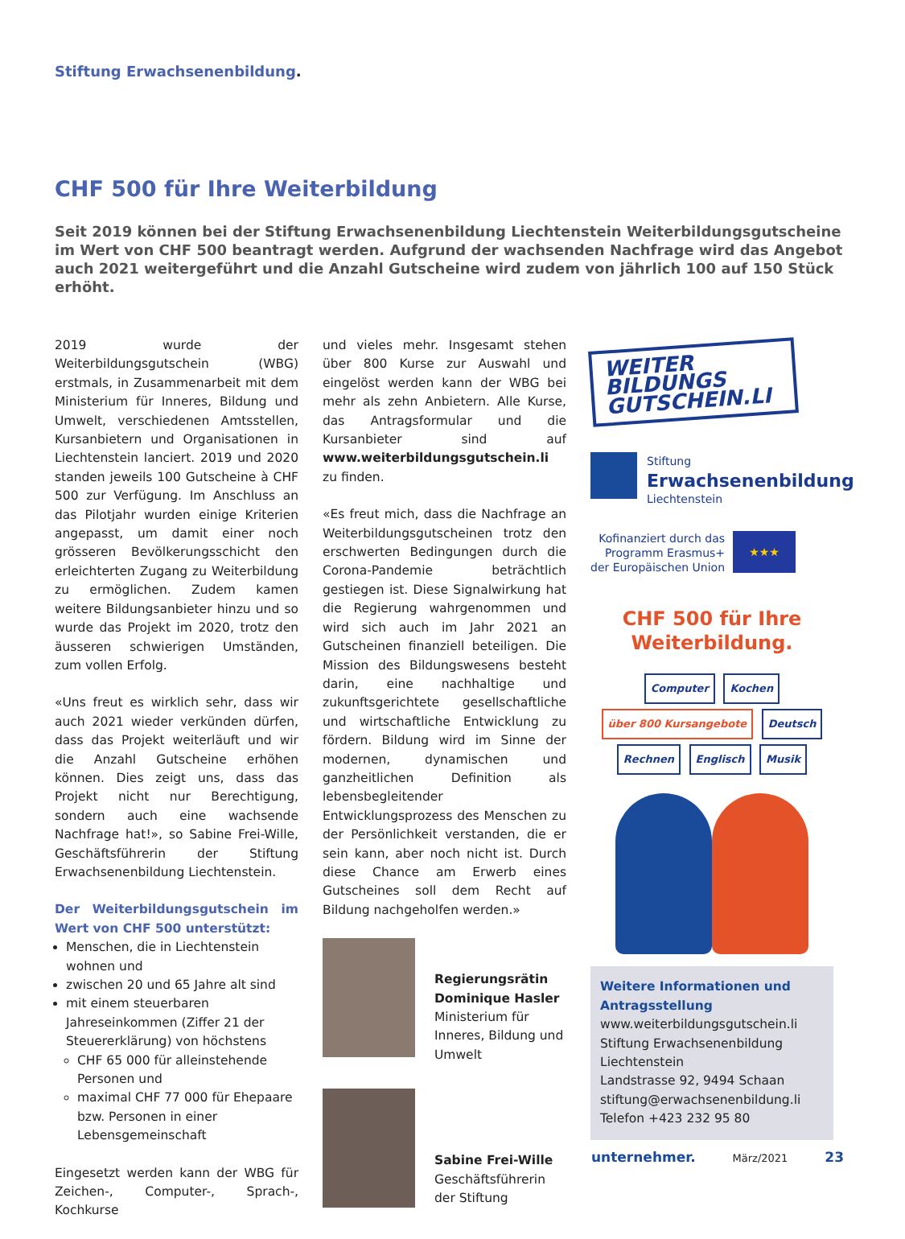Stiftung Erwachsenenbildung.
CHF 500 für Ihre Weiterbildung
Seit 2019 können bei der Stiftung Erwachsenenbildung Liechtenstein Weiterbildungsgutscheine im Wert von CHF 500 beantragt werden. Aufgrund der wachsenden Nachfrage wird das Angebot auch 2021 weitergeführt und die Anzahl Gutscheine wird zudem von jährlich 100 auf 150 Stück erhöht.
2019 wurde der Weiterbildungsgutschein (WBG) erstmals, in Zusammenarbeit mit dem Ministerium für Inneres, Bildung und Umwelt, verschiedenen Amtsstellen, Kursanbietern und Organisationen in Liechtenstein lanciert. 2019 und 2020 standen jeweils 100 Gutscheine à CHF 500 zur Verfügung. Im Anschluss an das Pilotjahr wurden einige Kriterien angepasst, um damit einer noch grösseren Bevölkerungsschicht den erleichterten Zugang zu Weiterbildung zu ermöglichen. Zudem kamen weitere Bildungsanbieter hinzu und so wurde das Projekt im 2020, trotz den äusseren schwierigen Umständen, zum vollen Erfolg.
«Uns freut es wirklich sehr, dass wir auch 2021 wieder verkünden dürfen, dass das Projekt weiterläuft und wir die Anzahl Gutscheine erhöhen können. Dies zeigt uns, dass das Projekt nicht nur Berechtigung, sondern auch eine wachsende Nachfrage hat!», so Sabine Frei-Wille, Geschäftsführerin der Stiftung Erwachsenenbildung Liechtenstein.
Der Weiterbildungsgutschein im Wert von CHF 500 unterstützt:
Menschen, die in Liechtenstein wohnen und
zwischen 20 und 65 Jahre alt sind
mit einem steuerbaren Jahreseinkommen (Ziffer 21 der Steuererklärung) von höchstens
CHF 65 000 für alleinstehende Personen und
maximal CHF 77 000 für Ehepaare bzw. Personen in einer Lebensgemeinschaft
Eingesetzt werden kann der WBG für Zeichen-, Computer-, Sprach-, Kochkurse
und vieles mehr. Insgesamt stehen über 800 Kurse zur Auswahl und eingelöst werden kann der WBG bei mehr als zehn Anbietern. Alle Kurse, das Antragsformular und die Kursanbieter sind auf www.weiterbildungsgutschein.li zu finden.
«Es freut mich, dass die Nachfrage an Weiterbildungsgutscheinen trotz den erschwerten Bedingungen durch die Corona-Pandemie beträchtlich gestiegen ist. Diese Signalwirkung hat die Regierung wahrgenommen und wird sich auch im Jahr 2021 an Gutscheinen finanziell beteiligen. Die Mission des Bildungswesens besteht darin, eine nachhaltige und zukunftsgerichtete gesellschaftliche und wirtschaftliche Entwicklung zu fördern. Bildung wird im Sinne der modernen, dynamischen und ganzheitlichen Definition als lebensbegleitender Entwicklungsprozess des Menschen zu der Persönlichkeit verstanden, die er sein kann, aber noch nicht ist. Durch diese Chance am Erwerb eines Gutscheines soll dem Recht auf Bildung nachgeholfen werden.»
Regierungsrätin Dominique Hasler
Ministerium für Inneres, Bildung und Umwelt
Sabine Frei-Wille
Geschäftsführerin der Stiftung
WEITER
BILDUNGS
GUTSCHEIN.LI
Stiftung
Erwachsenenbildung
Liechtenstein
Kofinanziert durch das
Programm Erasmus+
der Europäischen Union
★★★
CHF 500 für Ihre
Weiterbildung.
Computer Kochen über 800 Kursangebote Deutsch Rechnen Englisch Musik
Weitere Informationen und Antragsstellung
www.weiterbildungsgutschein.li
Stiftung Erwachsenenbildung Liechtenstein
Landstrasse 92, 9494 Schaan
stiftung@erwachsenenbildung.li
Telefon +423 232 95 80
unternehmer. März/2021 23